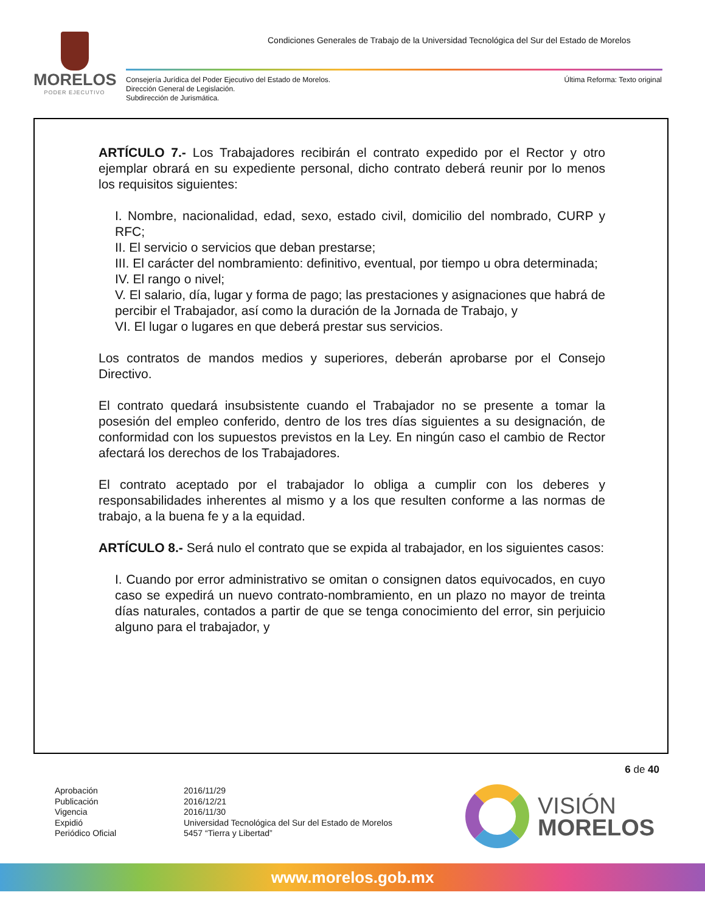MORELOS
PODER EJECUTIVO
Condiciones Generales de Trabajo de la Universidad Tecnológica del Sur del Estado de Morelos
Consejería Jurídica del Poder Ejecutivo del Estado de Morelos.
Dirección General de Legislación.
Subdirección de Jurismática.
Última Reforma: Texto original
ARTÍCULO 7.- Los Trabajadores recibirán el contrato expedido por el Rector y otro ejemplar obrará en su expediente personal, dicho contrato deberá reunir por lo menos los requisitos siguientes:
I. Nombre, nacionalidad, edad, sexo, estado civil, domicilio del nombrado, CURP y RFC;
II. El servicio o servicios que deban prestarse;
III. El carácter del nombramiento: definitivo, eventual, por tiempo u obra determinada;
IV. El rango o nivel;
V. El salario, día, lugar y forma de pago; las prestaciones y asignaciones que habrá de percibir el Trabajador, así como la duración de la Jornada de Trabajo, y
VI. El lugar o lugares en que deberá prestar sus servicios.
Los contratos de mandos medios y superiores, deberán aprobarse por el Consejo Directivo.
El contrato quedará insubsistente cuando el Trabajador no se presente a tomar la posesión del empleo conferido, dentro de los tres días siguientes a su designación, de conformidad con los supuestos previstos en la Ley. En ningún caso el cambio de Rector afectará los derechos de los Trabajadores.
El contrato aceptado por el trabajador lo obliga a cumplir con los deberes y responsabilidades inherentes al mismo y a los que resulten conforme a las normas de trabajo, a la buena fe y a la equidad.
ARTÍCULO 8.- Será nulo el contrato que se expida al trabajador, en los siguientes casos:
I. Cuando por error administrativo se omitan o consignen datos equivocados, en cuyo caso se expedirá un nuevo contrato-nombramiento, en un plazo no mayor de treinta días naturales, contados a partir de que se tenga conocimiento del error, sin perjuicio alguno para el trabajador, y
6 de 40
Aprobación
Publicación
Vigencia
Expidió
Periódico Oficial
2016/11/29
2016/12/21
2016/11/30
Universidad Tecnológica del Sur del Estado de Morelos
5457 “Tierra y Libertad”
VISIÓN
MORELOS
www.morelos.gob.mx